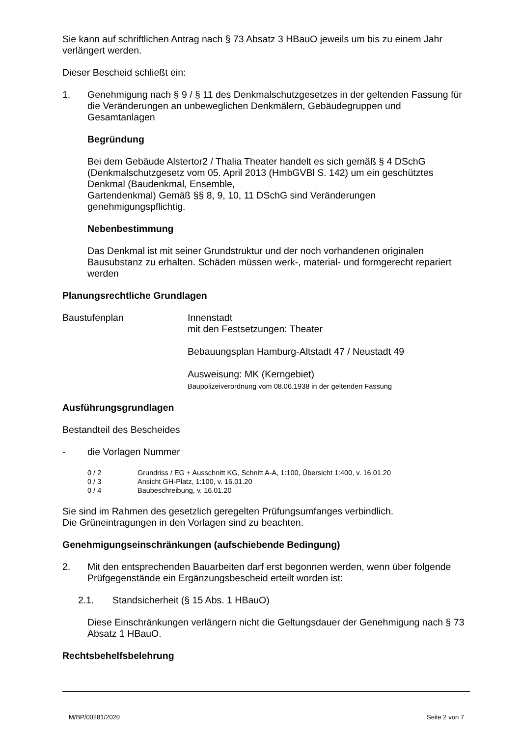Sie kann auf schriftlichen Antrag nach § 73 Absatz 3 HBauO jeweils um bis zu einem Jahr verlängert werden.
Dieser Bescheid schließt ein:
1. Genehmigung nach § 9 / § 11 des Denkmalschutzgesetzes in der geltenden Fassung für die Veränderungen an unbeweglichen Denkmälern, Gebäudegruppen und Gesamtanlagen
Begründung
Bei dem Gebäude Alstertor2 / Thalia Theater handelt es sich gemäß § 4 DSchG (Denkmalschutzgesetz vom 05. April 2013 (HmbGVBl S. 142) um ein geschütztes Denkmal (Baudenkmal, Ensemble,
Gartendenkmal) Gemäß §§ 8, 9, 10, 11 DSchG sind Veränderungen genehmigungspflichtig.
Nebenbestimmung
Das Denkmal ist mit seiner Grundstruktur und der noch vorhandenen originalen Bausubstanz zu erhalten. Schäden müssen werk-, material- und formgerecht repariert werden
Planungsrechtliche Grundlagen
Baustufenplan Innenstadt
mit den Festsetzungen: Theater
Bebauungsplan Hamburg-Altstadt 47 / Neustadt 49
Ausweisung: MK (Kerngebiet)
Baupolizeiverordnung vom 08.06.1938 in der geltenden Fassung
Ausführungsgrundlagen
Bestandteil des Bescheides
- die Vorlagen Nummer
0 / 2 Grundriss / EG + Ausschnitt KG, Schnitt A-A, 1:100, Übersicht 1:400, v. 16.01.20
0 / 3 Ansicht GH-Platz, 1:100, v. 16.01.20
0 / 4 Baubeschreibung, v. 16.01.20
Sie sind im Rahmen des gesetzlich geregelten Prüfungsumfanges verbindlich.
Die Grüneintragungen in den Vorlagen sind zu beachten.
Genehmigungseinschränkungen (aufschiebende Bedingung)
2. Mit den entsprechenden Bauarbeiten darf erst begonnen werden, wenn über folgende Prüfgegenstände ein Ergänzungsbescheid erteilt worden ist:
2.1. Standsicherheit (§ 15 Abs. 1 HBauO)
Diese Einschränkungen verlängern nicht die Geltungsdauer der Genehmigung nach § 73 Absatz 1 HBauO.
Rechtsbehelfsbelehrung
M/BP/00281/2020 Seite 2 von 7